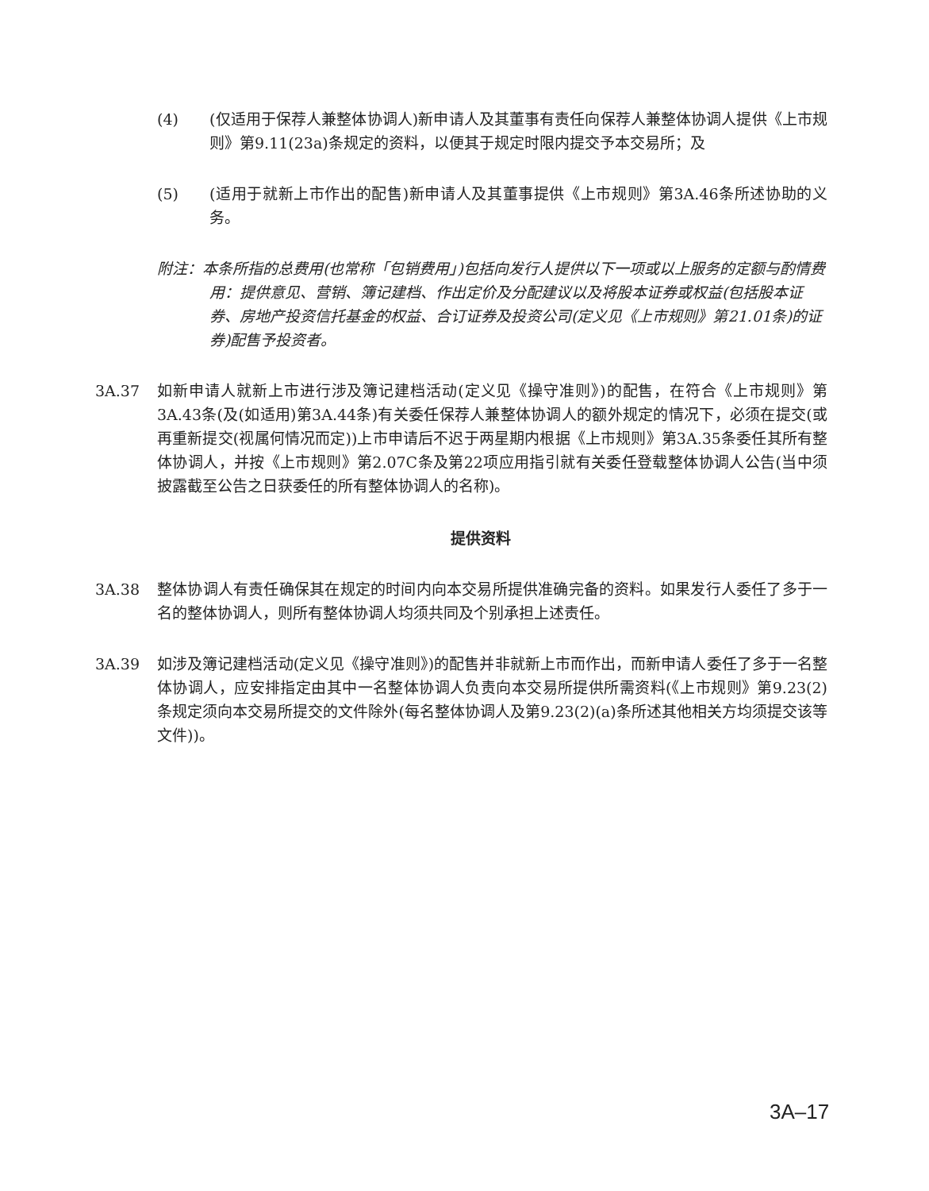(4) (仅适用于保荐人兼整体协调人)新申请人及其董事有责任向保荐人兼整体协调人提供《上市规则》第9.11(23a)条规定的资料，以便其于规定时限内提交予本交易所；及
(5) (适用于就新上市作出的配售)新申请人及其董事提供《上市规则》第3A.46条所述协助的义务。
附注：本条所指的总费用(也常称「包销费用」)包括向发行人提供以下一项或以上服务的定额与酌情费用：提供意见、营销、簿记建档、作出定价及分配建议以及将股本证券或权益(包括股本证券、房地产投资信托基金的权益、合订证券及投资公司(定义见《上市规则》第21.01条)的证券)配售予投资者。
3A.37 如新申请人就新上市进行涉及簿记建档活动(定义见《操守准则》)的配售，在符合《上市规则》第3A.43条(及(如适用)第3A.44条)有关委任保荐人兼整体协调人的额外规定的情况下，必须在提交(或再重新提交(视属何情况而定))上市申请后不迟于两星期内根据《上市规则》第3A.35条委任其所有整体协调人，并按《上市规则》第2.07C条及第22项应用指引就有关委任登载整体协调人公告(当中须披露截至公告之日获委任的所有整体协调人的名称)。
提供资料
3A.38 整体协调人有责任确保其在规定的时间内向本交易所提供准确完备的资料。如果发行人委任了多于一名的整体协调人，则所有整体协调人均须共同及个别承担上述责任。
3A.39 如涉及簿记建档活动(定义见《操守准则》)的配售并非就新上市而作出，而新申请人委任了多于一名整体协调人，应安排指定由其中一名整体协调人负责向本交易所提供所需资料(《上市规则》第9.23(2)条规定须向本交易所提交的文件除外(每名整体协调人及第9.23(2)(a)条所述其他相关方均须提交该等文件))。
3A–17